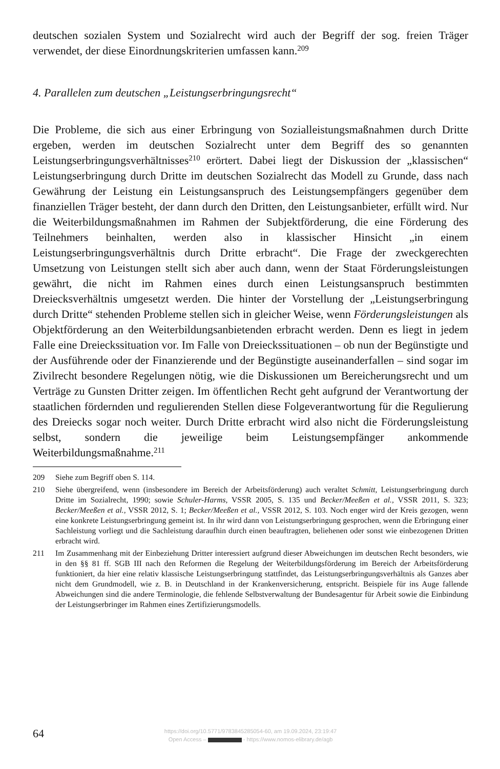deutschen sozialen System und Sozialrecht wird auch der Begriff der sog. freien Träger verwendet, der diese Einordnungskriterien umfassen kann.<sup>209</sup>
4. Parallelen zum deutschen „Leistungserbringungsrecht“
Die Probleme, die sich aus einer Erbringung von Sozialleistungsmaßnahmen durch Dritte ergeben, werden im deutschen Sozialrecht unter dem Begriff des so genannten Leistungserbringungsverhältnisses<sup>210</sup> erörtert. Dabei liegt der Diskussion der „klassischen“ Leistungserbringung durch Dritte im deutschen Sozialrecht das Modell zu Grunde, dass nach Gewährung der Leistung ein Leistungsanspruch des Leistungsempfängers gegenüber dem finanziellen Träger besteht, der dann durch den Dritten, den Leistungsanbieter, erfüllt wird. Nur die Weiterbildungsmaßnahmen im Rahmen der Subjektförderung, die eine Förderung des Teilnehmers beinhalten, werden also in klassischer Hinsicht „in einem Leistungserbringungsverhältnis durch Dritte erbracht“. Die Frage der zweckgerechten Umsetzung von Leistungen stellt sich aber auch dann, wenn der Staat Förderungsleistungen gewährt, die nicht im Rahmen eines durch einen Leistungsanspruch bestimmten Dreiecksverhältnis umgesetzt werden. Die hinter der Vorstellung der „Leistungserbringung durch Dritte“ stehenden Probleme stellen sich in gleicher Weise, wenn Förderungsleistungen als Objektförderung an den Weiterbildungsanbietenden erbracht werden. Denn es liegt in jedem Falle eine Dreieckssituation vor. Im Falle von Dreieckssituationen – ob nun der Begünstigte und der Ausführende oder der Finanzierende und der Begünstigte auseinanderfallen – sind sogar im Zivilrecht besondere Regelungen nötig, wie die Diskussionen um Bereicherungsrecht und um Verträge zu Gunsten Dritter zeigen. Im öffentlichen Recht geht aufgrund der Verantwortung der staatlichen fördernden und regulierenden Stellen diese Folgeverantwortung für die Regulierung des Dreiecks sogar noch weiter. Durch Dritte erbracht wird also nicht die Förderungsleistung selbst, sondern die jeweilige beim Leistungsempfänger ankommende Weiterbildungsmaßnahme.<sup>211</sup>
209 Siehe zum Begriff oben S. 114.
210 Siehe übergreifend, wenn (insbesondere im Bereich der Arbeitsförderung) auch veraltet Schmitt, Leistungserbringung durch Dritte im Sozialrecht, 1990; sowie Schuler-Harms, VSSR 2005, S. 135 und Becker/Meeßen et al., VSSR 2011, S. 323; Becker/Meeßen et al., VSSR 2012, S. 1; Becker/Meeßen et al., VSSR 2012, S. 103. Noch enger wird der Kreis gezogen, wenn eine konkrete Leistungserbringung gemeint ist. In ihr wird dann von Leistungserbringung gesprochen, wenn die Erbringung einer Sachleistung vorliegt und die Sachleistung daraufhin durch einen beauftragten, beliehenen oder sonst wie einbezogenen Dritten erbracht wird.
211 Im Zusammenhang mit der Einbeziehung Dritter interessiert aufgrund dieser Abweichungen im deutschen Recht besonders, wie in den §§ 81 ff. SGB III nach den Reformen die Regelung der Weiterbildungsförderung im Bereich der Arbeitsförderung funktioniert, da hier eine relativ klassische Leistungserbringung stattfindet, das Leistungserbringungsverhältnis als Ganzes aber nicht dem Grundmodell, wie z. B. in Deutschland in der Krankenversicherung, entspricht. Beispiele für ins Auge fallende Abweichungen sind die andere Terminologie, die fehlende Selbstverwaltung der Bundesagentur für Arbeit sowie die Einbindung der Leistungserbringer im Rahmen eines Zertifizierungsmodells.
64
https://doi.org/10.5771/9783845285054-60, am 19.09.2024, 23:19:47
Open Access – - https://www.nomos-elibrary.de/agb